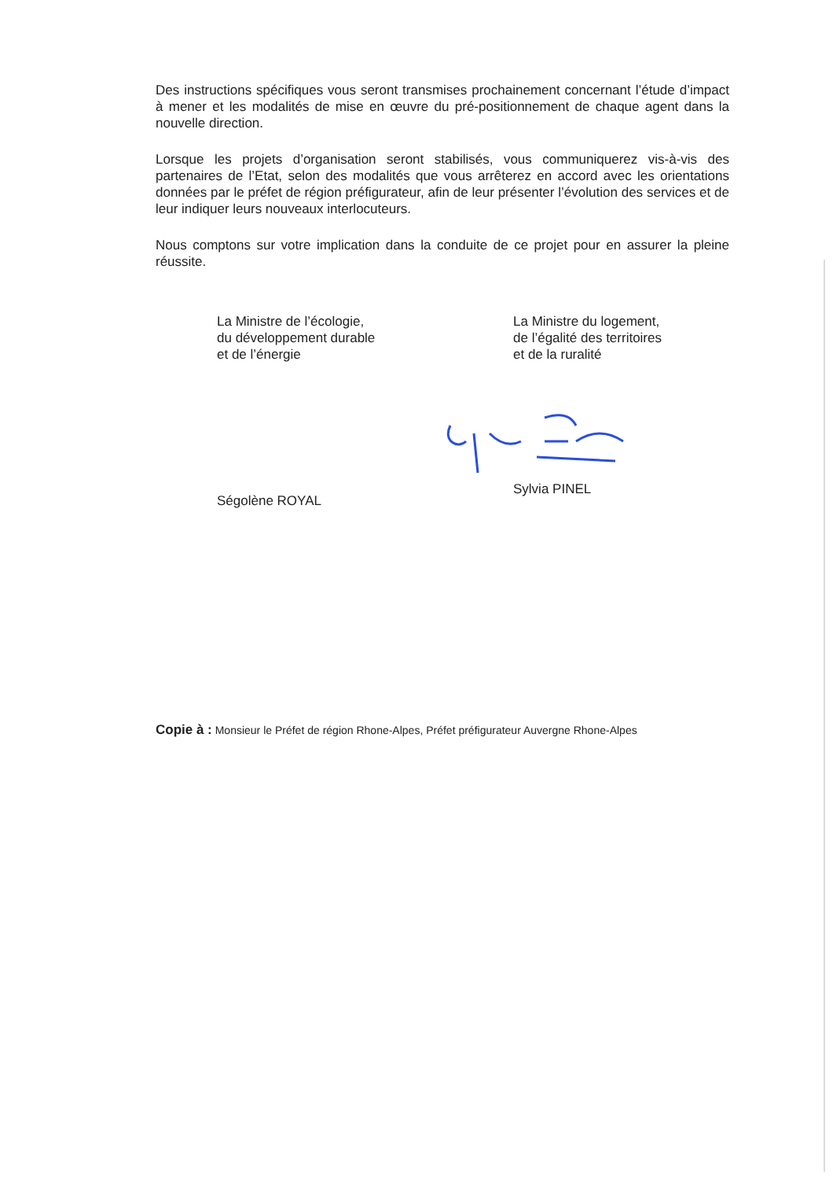Des instructions spécifiques vous seront transmises prochainement concernant l’étude d’impact à mener et les modalités de mise en œuvre du pré-positionnement de chaque agent dans la nouvelle direction.
Lorsque les projets d’organisation seront stabilisés, vous communiquerez vis-à-vis des partenaires de l’Etat, selon des modalités que vous arrêterez en accord avec les orientations données par le préfet de région préfigurateur, afin de leur présenter l’évolution des services et de leur indiquer leurs nouveaux interlocuteurs.
Nous comptons sur votre implication dans la conduite de ce projet pour en assurer la pleine réussite.
La Ministre de l’écologie,
du développement durable
et de l’énergie
Ségolène ROYAL
La Ministre du logement,
de l’égalité des territoires
et de la ruralité
Sylvia PINEL
Copie à : Monsieur le Préfet de région Rhone-Alpes, Préfet préfigurateur Auvergne Rhone-Alpes